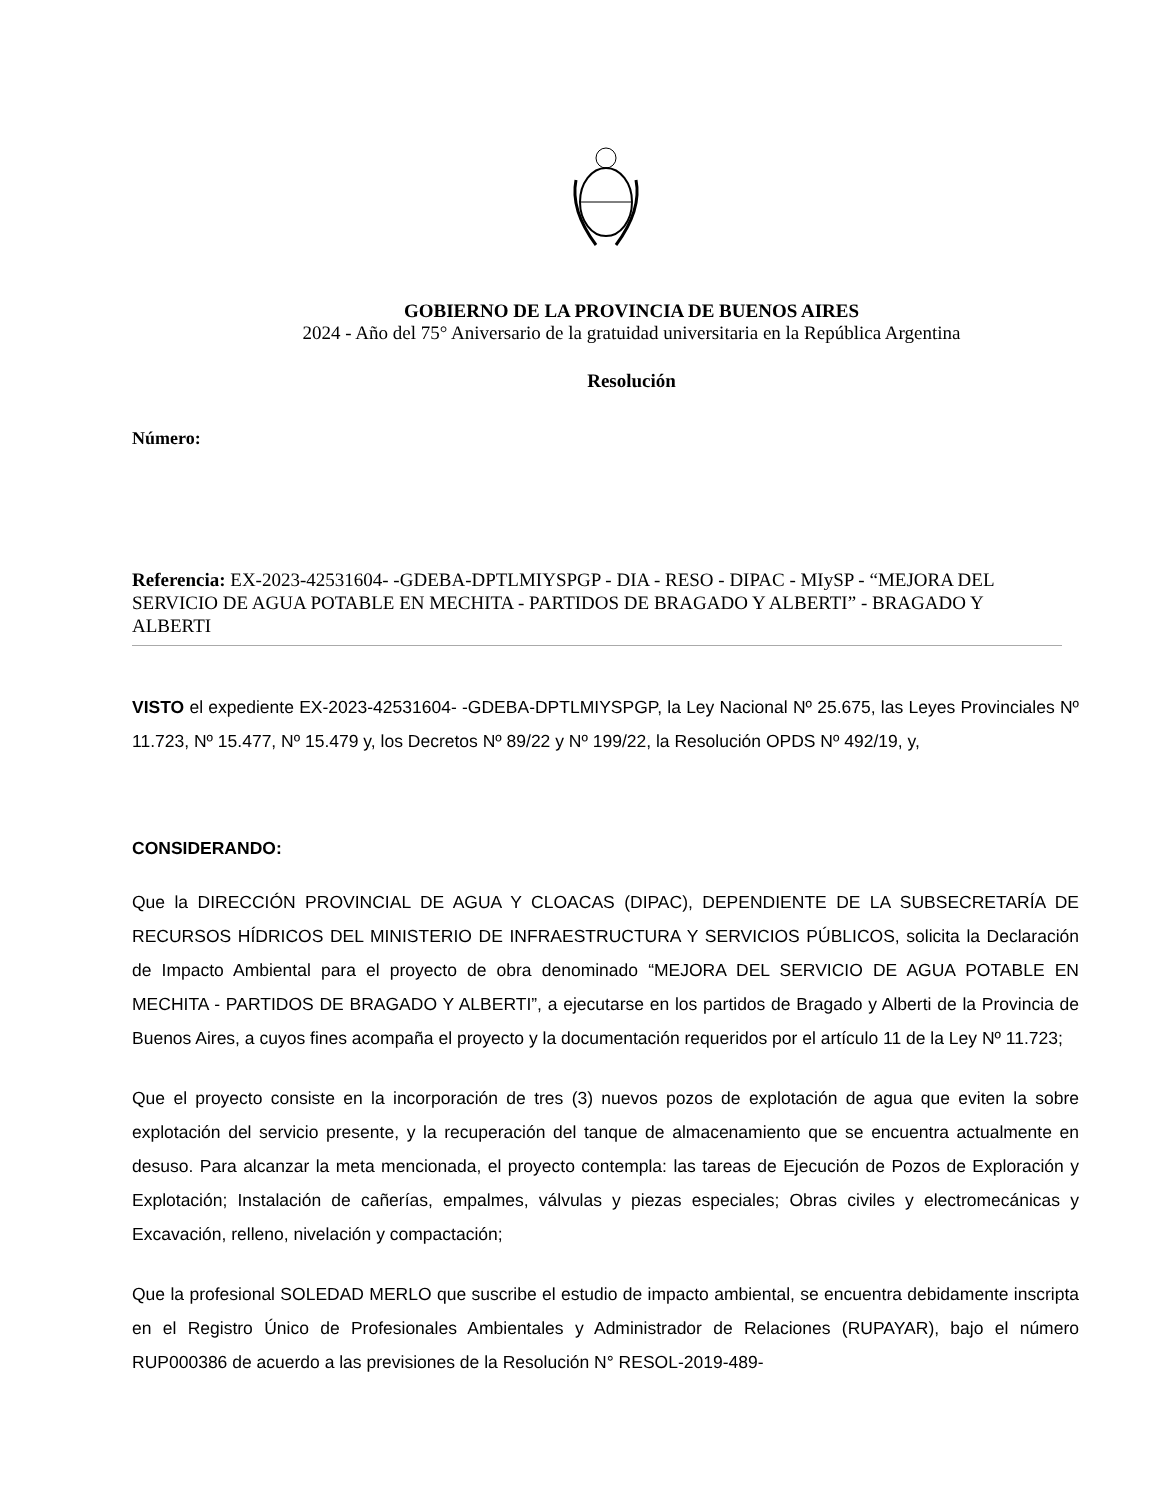GOBIERNO DE LA PROVINCIA DE BUENOS AIRES
2024 - Año del 75° Aniversario de la gratuidad universitaria en la República Argentina
Resolución
Número:
Referencia: EX-2023-42531604- -GDEBA-DPTLMIYSPGP - DIA - RESO - DIPAC - MIySP - “MEJORA DEL SERVICIO DE AGUA POTABLE EN MECHITA - PARTIDOS DE BRAGADO Y ALBERTI” - BRAGADO Y ALBERTI
VISTO el expediente EX-2023-42531604- -GDEBA-DPTLMIYSPGP, la Ley Nacional Nº 25.675, las Leyes Provinciales Nº 11.723, Nº 15.477, Nº 15.479 y, los Decretos Nº 89/22 y Nº 199/22, la Resolución OPDS Nº 492/19, y,
CONSIDERANDO:
Que la DIRECCIÓN PROVINCIAL DE AGUA Y CLOACAS (DIPAC), DEPENDIENTE DE LA SUBSECRETARÍA DE RECURSOS HÍDRICOS DEL MINISTERIO DE INFRAESTRUCTURA Y SERVICIOS PÚBLICOS, solicita la Declaración de Impacto Ambiental para el proyecto de obra denominado “MEJORA DEL SERVICIO DE AGUA POTABLE EN MECHITA - PARTIDOS DE BRAGADO Y ALBERTI”, a ejecutarse en los partidos de Bragado y Alberti de la Provincia de Buenos Aires, a cuyos fines acompaña el proyecto y la documentación requeridos por el artículo 11 de la Ley Nº 11.723;
Que el proyecto consiste en la incorporación de tres (3) nuevos pozos de explotación de agua que eviten la sobre explotación del servicio presente, y la recuperación del tanque de almacenamiento que se encuentra actualmente en desuso. Para alcanzar la meta mencionada, el proyecto contempla: las tareas de Ejecución de Pozos de Exploración y Explotación; Instalación de cañerías, empalmes, válvulas y piezas especiales; Obras civiles y electromecánicas y Excavación, relleno, nivelación y compactación;
Que la profesional SOLEDAD MERLO que suscribe el estudio de impacto ambiental, se encuentra debidamente inscripta en el Registro Único de Profesionales Ambientales y Administrador de Relaciones (RUPAYAR), bajo el número RUP000386 de acuerdo a las previsiones de la Resolución N° RESOL-2019-489-